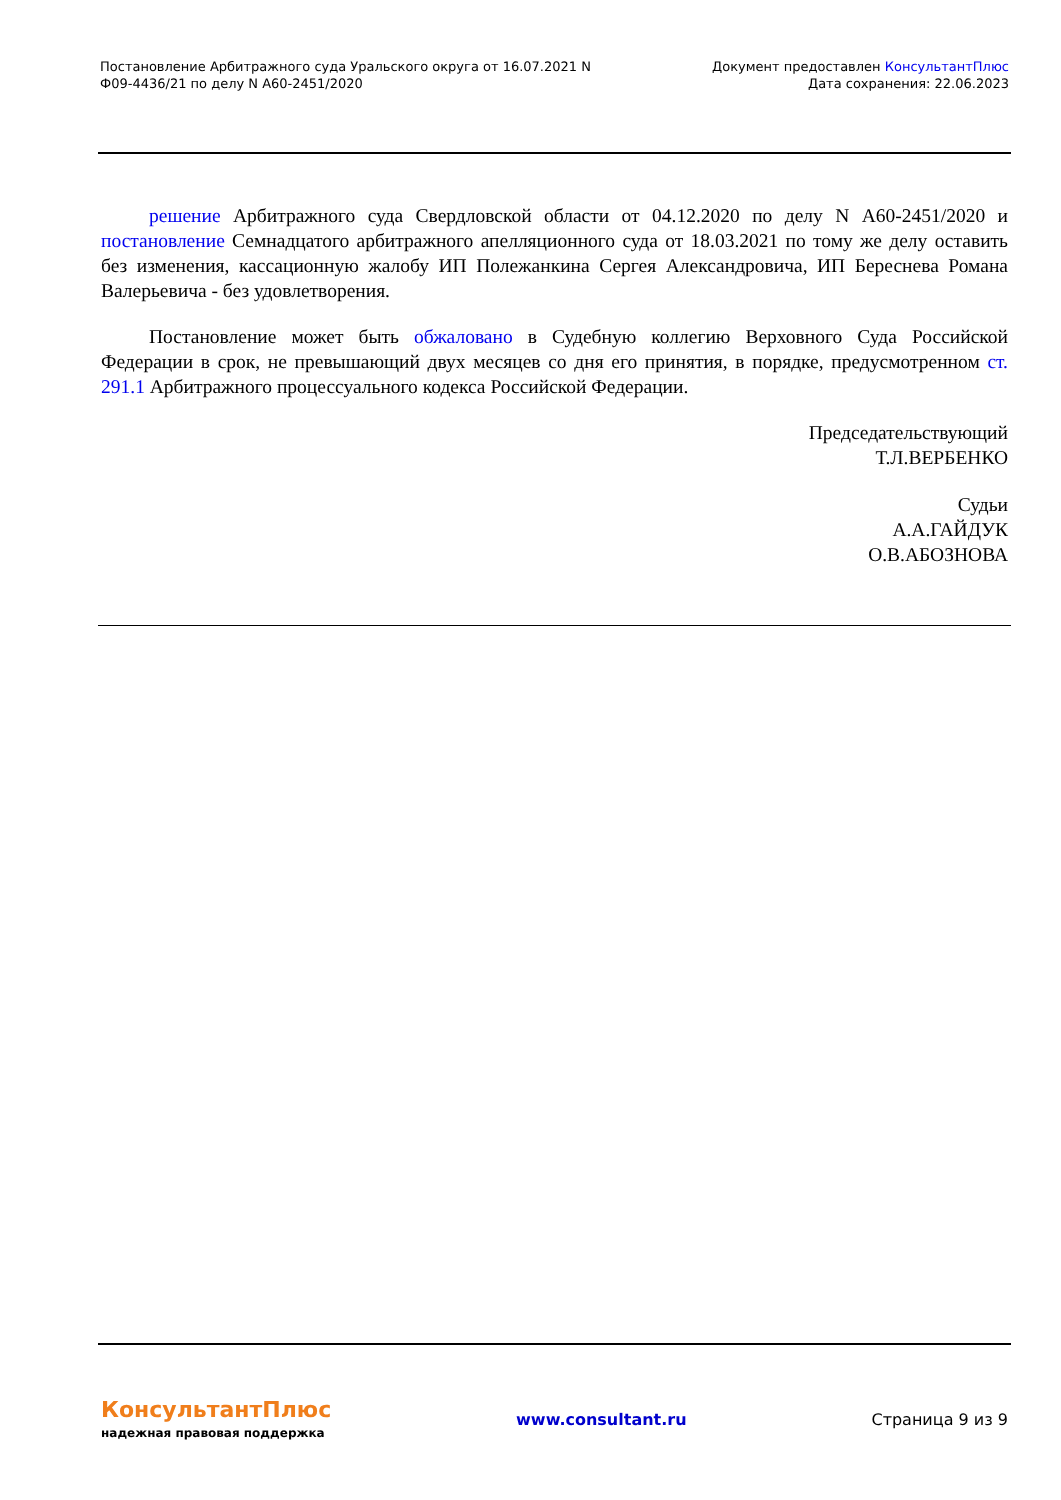Постановление Арбитражного суда Уральского округа от 16.07.2021 N
Ф09-4436/21 по делу N А60-2451/2020
Документ предоставлен КонсультантПлюс
Дата сохранения: 22.06.2023
решение Арбитражного суда Свердловской области от 04.12.2020 по делу N А60-2451/2020 и постановление Семнадцатого арбитражного апелляционного суда от 18.03.2021 по тому же делу оставить без изменения, кассационную жалобу ИП Полежанкина Сергея Александровича, ИП Береснева Романа Валерьевича - без удовлетворения.
Постановление может быть обжаловано в Судебную коллегию Верховного Суда Российской Федерации в срок, не превышающий двух месяцев со дня его принятия, в порядке, предусмотренном ст. 291.1 Арбитражного процессуального кодекса Российской Федерации.
Председательствующий
Т.Л.ВЕРБЕНКО
Судьи
А.А.ГАЙДУК
О.В.АБОЗНОВА
КонсультантПлюс
надежная правовая поддержка
www.consultant.ru Страница 9 из 9